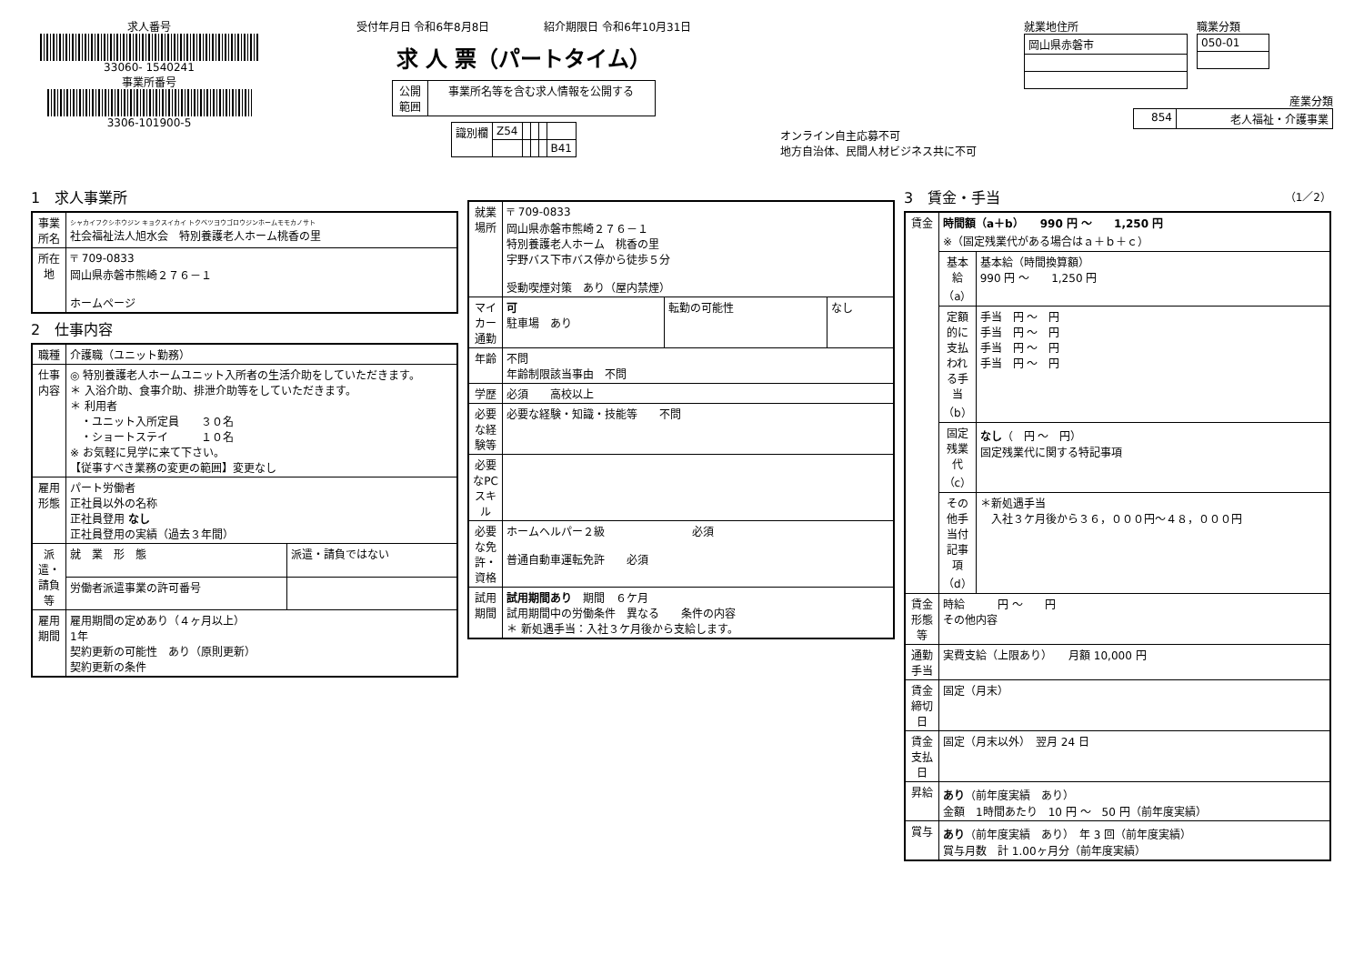求人番号
33060- 1540241
事業所番号
3306-101900-5
受付年月日 令和6年8月8日　　　　　紹介期限日 令和6年10月31日
求 人 票（パートタイム）
| 公開 範囲 | 事業所名等を含む求人情報を公開する |
| 識別欄 | Z54 | | | | |
| | | | | | B41 |
オンライン自主応募不可
地方自治体、民間人材ビジネス共に不可
就業地住所
| 岡山県赤磐市 |
職業分類
| 050-01 |
産業分類
| 854 | 老人福祉・介護事業 |
1　求人事業所
| 事業所名 | シャカイフクシホウジン キョクスイカイ トクベツヨウゴロウジンホームモモカノサト 社会福祉法人旭水会 特別養護老人ホーム桃香の里 |
| 所在地 | 〒 709-0833 岡山県赤磐市熊崎２７６－１ ホームページ |
2　仕事内容
| 職種 | 介護職（ユニット勤務） | |
| 仕事内容 | ◎ 特別養護老人ホームユニット入所者の生活介助をしていただきます。 ＊ 入浴介助、食事介助、排泄介助等をしていただきます。 ＊ 利用者 ・ユニット入所定員 ３０名 ・ショートステイ １０名 ※ お気軽に見学に来て下さい。 【従事すべき業務の変更の範囲】変更なし | |
| 雇用形態 | パート労働者 正社員以外の名称 正社員登用 なし 正社員登用の実績（過去３年間） | |
| 派遣・請負等 | 就 業 形 態 | 派遣・請負ではない |
| | 労働者派遣事業の許可番号 | |
| 雇用期間 | 雇用期間の定めあり（４ヶ月以上） 1年 契約更新の可能性 あり（原則更新） 契約更新の条件 | |
| 就業場所 | 〒 709-0833 岡山県赤磐市熊崎２７６－１ 特別養護老人ホーム 桃香の里 宇野バス下市バス停から徒歩５分 受動喫煙対策 あり（屋内禁煙） | | |
| マイカー通勤 | 可 駐車場 あり | 転勤の可能性 | なし |
| 年齢 | 不問 年齢制限該当事由 不問 | | |
| 学歴 | 必須 高校以上 | | |
| 必要な経験等 | 必要な経験・知識・技能等 不問 | | |
| 必要なPCスキル | | | |
| 必要な免許・資格 | ホームヘルパー２級 必須 普通自動車運転免許 必須 | | |
| 試用期間 | 試用期間あり 期間 ６ケ月 試用期間中の労働条件 異なる 条件の内容 ＊ 新処遇手当：入社３ケ月後から支給します。 | | |
3　賃金・手当　（1／2）
| 賃金 | 時間額（a＋b） 990 円 ～ 1,250 円 ※（固定残業代がある場合はａ＋ｂ＋ｃ） | |
| | 基本給（a） | 基本給（時間換算額） 990 円 ～ 1,250 円 |
| | 定額的に支払われる手当（b） | 手当 円 ～ 円 手当 円 ～ 円 手当 円 ～ 円 手当 円 ～ 円 |
| | 固定残業代（c） | なし （ 円 ～ 円） 固定残業代に関する特記事項 |
| | その他手当付記事項（d） | ＊新処遇手当 入社３ケ月後から３６，０００円～４８，０００円 |
| 賃金形態等 | 時給 円 ～ 円 その他内容 | |
| 通勤手当 | 実費支給（上限あり） 月額 10,000 円 | |
| 賃金締切日 | 固定（月末） | |
| 賃金支払日 | 固定（月末以外） 翌月 24 日 | |
| 昇給 | あり （前年度実績 あり） 金額 1時間あたり 10 円 ～ 50 円（前年度実績） | |
| 賞与 | あり （前年度実績 あり） 年 3 回（前年度実績） 賞与月数 計 1.00ヶ月分（前年度実績） | |